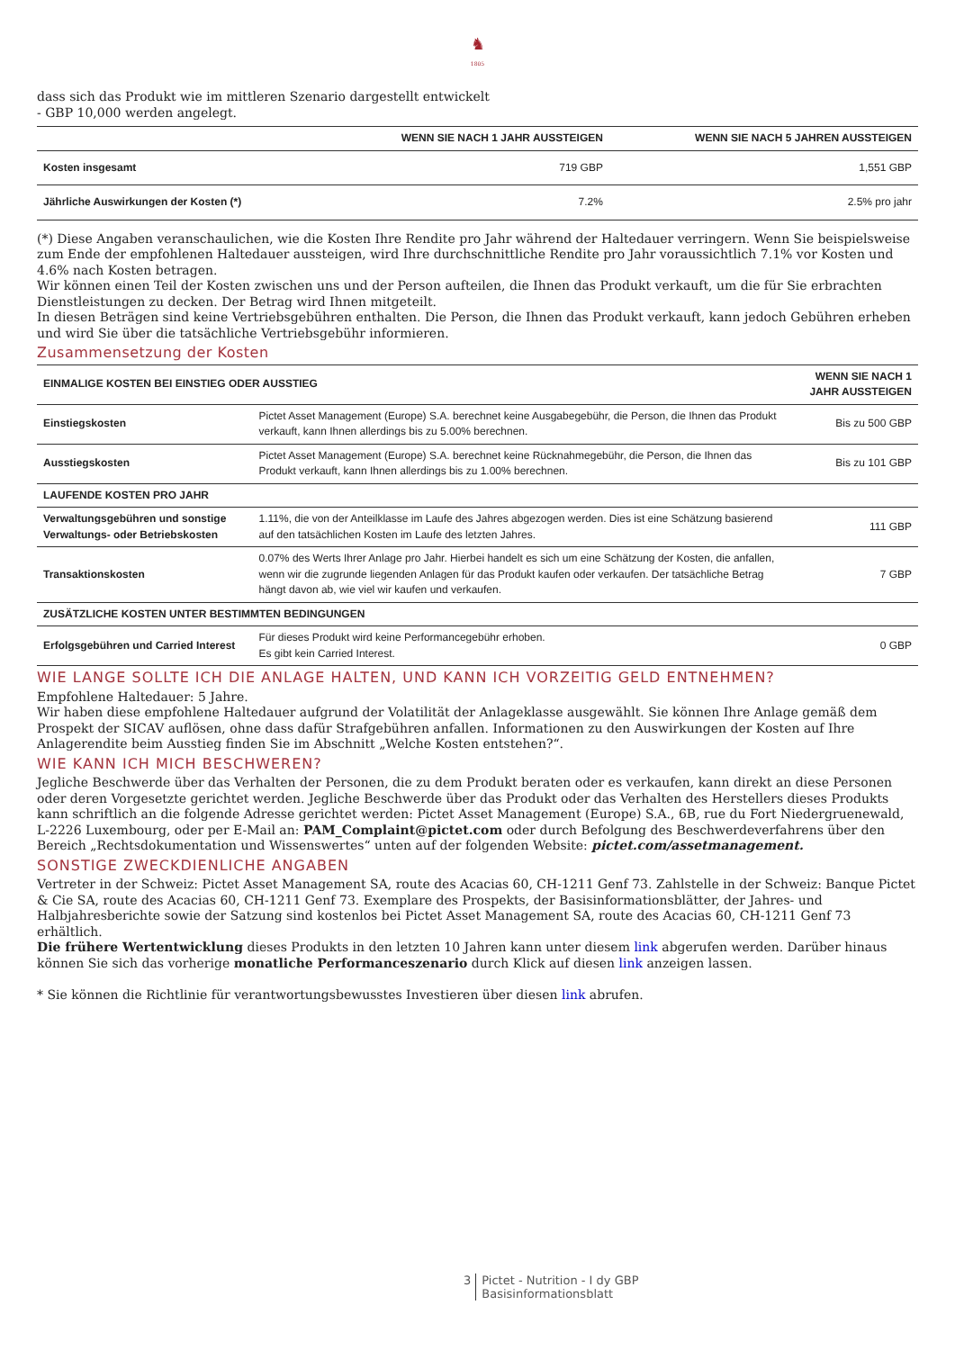♞
1805
dass sich das Produkt wie im mittleren Szenario dargestellt entwickelt
- GBP 10,000 werden angelegt.
| | WENN SIE NACH 1 JAHR AUSSTEIGEN | WENN SIE NACH 5 JAHREN AUSSTEIGEN |
| --- | --- | --- |
| Kosten insgesamt | 719 GBP | 1,551 GBP |
| Jährliche Auswirkungen der Kosten (*) | 7.2% | 2.5% pro jahr |
(*) Diese Angaben veranschaulichen, wie die Kosten Ihre Rendite pro Jahr während der Haltedauer verringern. Wenn Sie beispielsweise zum Ende der empfohlenen Haltedauer aussteigen, wird Ihre durchschnittliche Rendite pro Jahr voraussichtlich 7.1% vor Kosten und 4.6% nach Kosten betragen.
Wir können einen Teil der Kosten zwischen uns und der Person aufteilen, die Ihnen das Produkt verkauft, um die für Sie erbrachten Dienstleistungen zu decken. Der Betrag wird Ihnen mitgeteilt.
In diesen Beträgen sind keine Vertriebsgebühren enthalten. Die Person, die Ihnen das Produkt verkauft, kann jedoch Gebühren erheben und wird Sie über die tatsächliche Vertriebsgebühr informieren.
Zusammensetzung der Kosten
| EINMALIGE KOSTEN BEI EINSTIEG ODER AUSSTIEG | | WENN SIE NACH 1 JAHR AUSSTEIGEN |
| --- | --- | --- |
| Einstiegskosten | Pictet Asset Management (Europe) S.A. berechnet keine Ausgabegebühr, die Person, die Ihnen das Produkt verkauft, kann Ihnen allerdings bis zu 5.00% berechnen. | Bis zu 500 GBP |
| Ausstiegskosten | Pictet Asset Management (Europe) S.A. berechnet keine Rücknahmegebühr, die Person, die Ihnen das Produkt verkauft, kann Ihnen allerdings bis zu 1.00% berechnen. | Bis zu 101 GBP |
| LAUFENDE KOSTEN PRO JAHR | | |
| Verwaltungsgebühren und sonstige Verwaltungs- oder Betriebskosten | 1.11%, die von der Anteilklasse im Laufe des Jahres abgezogen werden. Dies ist eine Schätzung basierend auf den tatsächlichen Kosten im Laufe des letzten Jahres. | 111 GBP |
| Transaktionskosten | 0.07% des Werts Ihrer Anlage pro Jahr. Hierbei handelt es sich um eine Schätzung der Kosten, die anfallen, wenn wir die zugrunde liegenden Anlagen für das Produkt kaufen oder verkaufen. Der tatsächliche Betrag hängt davon ab, wie viel wir kaufen und verkaufen. | 7 GBP |
| ZUSÄTZLICHE KOSTEN UNTER BESTIMMTEN BEDINGUNGEN | | |
| Erfolgsgebühren und Carried Interest | Für dieses Produkt wird keine Performancegebühr erhoben. Es gibt kein Carried Interest. | 0 GBP |
WIE LANGE SOLLTE ICH DIE ANLAGE HALTEN, UND KANN ICH VORZEITIG GELD ENTNEHMEN?
Empfohlene Haltedauer: 5 Jahre.
Wir haben diese empfohlene Haltedauer aufgrund der Volatilität der Anlageklasse ausgewählt. Sie können Ihre Anlage gemäß dem Prospekt der SICAV auflösen, ohne dass dafür Strafgebühren anfallen. Informationen zu den Auswirkungen der Kosten auf Ihre Anlagerendite beim Ausstieg finden Sie im Abschnitt „Welche Kosten entstehen?“.
WIE KANN ICH MICH BESCHWEREN?
Jegliche Beschwerde über das Verhalten der Personen, die zu dem Produkt beraten oder es verkaufen, kann direkt an diese Personen oder deren Vorgesetzte gerichtet werden. Jegliche Beschwerde über das Produkt oder das Verhalten des Herstellers dieses Produkts kann schriftlich an die folgende Adresse gerichtet werden: Pictet Asset Management (Europe) S.A., 6B, rue du Fort Niedergruenewald, L-2226 Luxembourg, oder per E-Mail an: PAM_Complaint@pictet.com oder durch Befolgung des Beschwerdeverfahrens über den Bereich „Rechtsdokumentation und Wissenswertes“ unten auf der folgenden Website: pictet.com/assetmanagement.
SONSTIGE ZWECKDIENLICHE ANGABEN
Vertreter in der Schweiz: Pictet Asset Management SA, route des Acacias 60, CH-1211 Genf 73. Zahlstelle in der Schweiz: Banque Pictet & Cie SA, route des Acacias 60, CH-1211 Genf 73. Exemplare des Prospekts, der Basisinformationsblätter, der Jahres- und Halbjahresberichte sowie der Satzung sind kostenlos bei Pictet Asset Management SA, route des Acacias 60, CH-1211 Genf 73 erhältlich.
Die frühere Wertentwicklung dieses Produkts in den letzten 10 Jahren kann unter diesem link abgerufen werden. Darüber hinaus können Sie sich das vorherige monatliche Performanceszenario durch Klick auf diesen link anzeigen lassen.
* Sie können die Richtlinie für verantwortungsbewusstes Investieren über diesen link abrufen.
3 Pictet - Nutrition - I dy GBP
Basisinformationsblatt